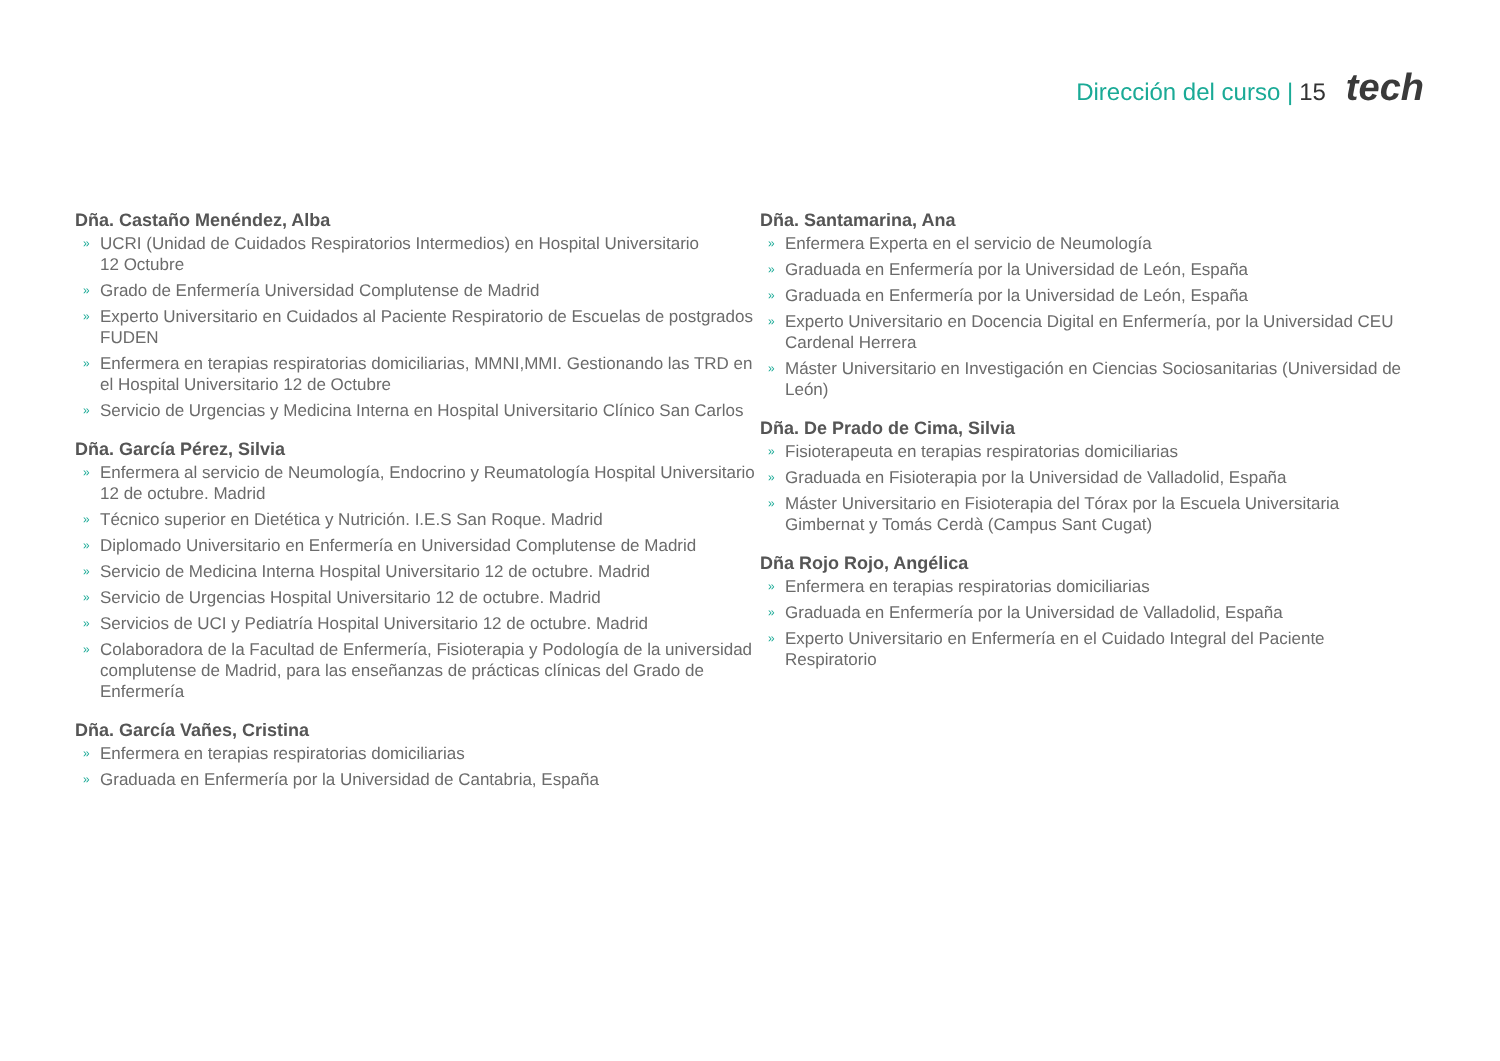Dirección del curso | 15 tech
Dña. Castaño Menéndez, Alba
» UCRI (Unidad de Cuidados Respiratorios Intermedios) en Hospital Universitario
12 Octubre
» Grado de Enfermería Universidad Complutense de Madrid
» Experto Universitario en Cuidados al Paciente Respiratorio de Escuelas de postgrados FUDEN
» Enfermera en terapias respiratorias domiciliarias, MMNI,MMI. Gestionando las TRD en el Hospital Universitario 12 de Octubre
» Servicio de Urgencias y Medicina Interna en Hospital Universitario Clínico San Carlos
Dña. García Pérez, Silvia
» Enfermera al servicio de Neumología, Endocrino y Reumatología Hospital Universitario 12 de octubre. Madrid
» Técnico superior en Dietética y Nutrición. I.E.S San Roque. Madrid
» Diplomado Universitario en Enfermería en Universidad Complutense de Madrid
» Servicio de Medicina Interna Hospital Universitario 12 de octubre. Madrid
» Servicio de Urgencias Hospital Universitario 12 de octubre. Madrid
» Servicios de UCI y Pediatría Hospital Universitario 12 de octubre. Madrid
» Colaboradora de la Facultad de Enfermería, Fisioterapia y Podología de la universidad complutense de Madrid, para las enseñanzas de prácticas clínicas del Grado de Enfermería
Dña. García Vañes, Cristina
» Enfermera en terapias respiratorias domiciliarias
» Graduada en Enfermería por la Universidad de Cantabria, España
Dña. Santamarina, Ana
» Enfermera Experta en el servicio de Neumología
» Graduada en Enfermería por la Universidad de León, España
» Graduada en Enfermería por la Universidad de León, España
» Experto Universitario en Docencia Digital en Enfermería, por la Universidad CEU Cardenal Herrera
» Máster Universitario en Investigación en Ciencias Sociosanitarias (Universidad de León)
Dña. De Prado de Cima, Silvia
» Fisioterapeuta en terapias respiratorias domiciliarias
» Graduada en Fisioterapia por la Universidad de Valladolid, España
» Máster Universitario en Fisioterapia del Tórax por la Escuela Universitaria Gimbernat y Tomás Cerdà (Campus Sant Cugat)
Dña Rojo Rojo, Angélica
» Enfermera en terapias respiratorias domiciliarias
» Graduada en Enfermería por la Universidad de Valladolid, España
» Experto Universitario en Enfermería en el Cuidado Integral del Paciente Respiratorio